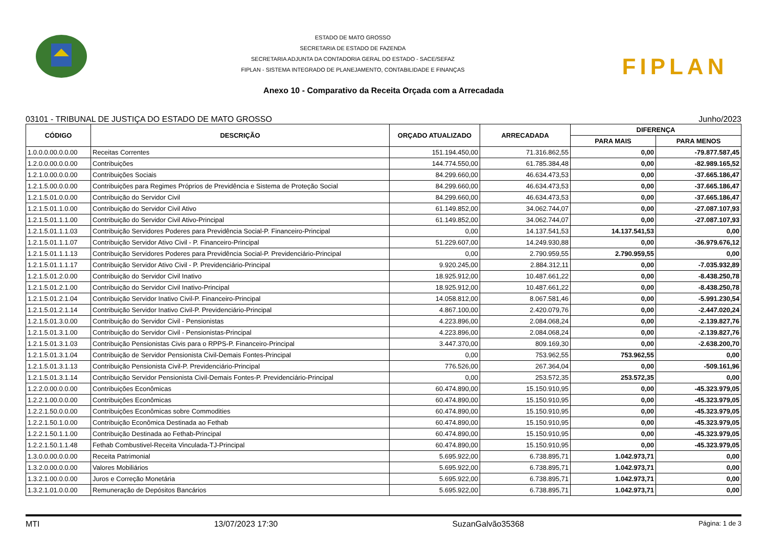ESTADO DE MATO GROSSO
SECRETARIA DE ESTADO DE FAZENDA
SECRETARIA ADJUNTA DA CONTADORIA GERAL DO ESTADO - SACE/SEFAZ
FIPLAN - SISTEMA INTEGRADO DE PLANEJAMENTO, CONTABILIDADE E FINANÇAS
FIPLAN
Anexo 10 - Comparativo da Receita Orçada com a Arrecadada
03101 - TRIBUNAL DE JUSTIÇA DO ESTADO DE MATO GROSSO Junho/2023
| CÓDIGO | DESCRIÇÃO | ORÇADO ATUALIZADO | ARRECADADA | DIFERENÇA | |
| --- | --- | --- | --- | --- | --- |
| | | | | PARA MAIS | PARA MENOS |
| 1.0.0.0.00.0.0.00 | Receitas Correntes | 151.194.450,00 | 71.316.862,55 | 0,00 | -79.877.587,45 |
| 1.2.0.0.00.0.0.00 | Contribuições | 144.774.550,00 | 61.785.384,48 | 0,00 | -82.989.165,52 |
| 1.2.1.0.00.0.0.00 | Contribuições Sociais | 84.299.660,00 | 46.634.473,53 | 0,00 | -37.665.186,47 |
| 1.2.1.5.00.0.0.00 | Contribuições para Regimes Próprios de Previdência e Sistema de Proteção Social | 84.299.660,00 | 46.634.473,53 | 0,00 | -37.665.186,47 |
| 1.2.1.5.01.0.0.00 | Contribuição do Servidor Civil | 84.299.660,00 | 46.634.473,53 | 0,00 | -37.665.186,47 |
| 1.2.1.5.01.1.0.00 | Contribuição do Servidor Civil Ativo | 61.149.852,00 | 34.062.744,07 | 0,00 | -27.087.107,93 |
| 1.2.1.5.01.1.1.00 | Contribuição do Servidor Civil Ativo-Principal | 61.149.852,00 | 34.062.744,07 | 0,00 | -27.087.107,93 |
| 1.2.1.5.01.1.1.03 | Contribuição Servidores Poderes para Previdência Social-P. Financeiro-Principal | 0,00 | 14.137.541,53 | 14.137.541,53 | 0,00 |
| 1.2.1.5.01.1.1.07 | Contribuição Servidor Ativo Civil - P. Financeiro-Principal | 51.229.607,00 | 14.249.930,88 | 0,00 | -36.979.676,12 |
| 1.2.1.5.01.1.1.13 | Contribuição Servidores Poderes para Previdência Social-P. Previdenciário-Principal | 0,00 | 2.790.959,55 | 2.790.959,55 | 0,00 |
| 1.2.1.5.01.1.1.17 | Contribuição Servidor Ativo Civil - P. Previdenciário-Principal | 9.920.245,00 | 2.884.312,11 | 0,00 | -7.035.932,89 |
| 1.2.1.5.01.2.0.00 | Contribuição do Servidor Civil Inativo | 18.925.912,00 | 10.487.661,22 | 0,00 | -8.438.250,78 |
| 1.2.1.5.01.2.1.00 | Contribuição do Servidor Civil Inativo-Principal | 18.925.912,00 | 10.487.661,22 | 0,00 | -8.438.250,78 |
| 1.2.1.5.01.2.1.04 | Contribuição Servidor Inativo Civil-P. Financeiro-Principal | 14.058.812,00 | 8.067.581,46 | 0,00 | -5.991.230,54 |
| 1.2.1.5.01.2.1.14 | Contribuição Servidor Inativo Civil-P. Previdenciário-Principal | 4.867.100,00 | 2.420.079,76 | 0,00 | -2.447.020,24 |
| 1.2.1.5.01.3.0.00 | Contribuição do Servidor Civil - Pensionistas | 4.223.896,00 | 2.084.068,24 | 0,00 | -2.139.827,76 |
| 1.2.1.5.01.3.1.00 | Contribuição do Servidor Civil - Pensionistas-Principal | 4.223.896,00 | 2.084.068,24 | 0,00 | -2.139.827,76 |
| 1.2.1.5.01.3.1.03 | Contribuição Pensionistas Civis para o RPPS-P. Financeiro-Principal | 3.447.370,00 | 809.169,30 | 0,00 | -2.638.200,70 |
| 1.2.1.5.01.3.1.04 | Contribuição de Servidor Pensionista Civil-Demais Fontes-Principal | 0,00 | 753.962,55 | 753.962,55 | 0,00 |
| 1.2.1.5.01.3.1.13 | Contribuição Pensionista Civil-P. Previdenciário-Principal | 776.526,00 | 267.364,04 | 0,00 | -509.161,96 |
| 1.2.1.5.01.3.1.14 | Contribuição Servidor Pensionista Civil-Demais Fontes-P. Previdenciário-Principal | 0,00 | 253.572,35 | 253.572,35 | 0,00 |
| 1.2.2.0.00.0.0.00 | Contribuições Econômicas | 60.474.890,00 | 15.150.910,95 | 0,00 | -45.323.979,05 |
| 1.2.2.1.00.0.0.00 | Contribuições Econômicas | 60.474.890,00 | 15.150.910,95 | 0,00 | -45.323.979,05 |
| 1.2.2.1.50.0.0.00 | Contribuições Econômicas sobre Commodities | 60.474.890,00 | 15.150.910,95 | 0,00 | -45.323.979,05 |
| 1.2.2.1.50.1.0.00 | Contribuição Econômica Destinada ao Fethab | 60.474.890,00 | 15.150.910,95 | 0,00 | -45.323.979,05 |
| 1.2.2.1.50.1.1.00 | Contribuição Destinada ao Fethab-Principal | 60.474.890,00 | 15.150.910,95 | 0,00 | -45.323.979,05 |
| 1.2.2.1.50.1.1.48 | Fethab Combustivel-Receita Vinculada-TJ-Principal | 60.474.890,00 | 15.150.910,95 | 0,00 | -45.323.979,05 |
| 1.3.0.0.00.0.0.00 | Receita Patrimonial | 5.695.922,00 | 6.738.895,71 | 1.042.973,71 | 0,00 |
| 1.3.2.0.00.0.0.00 | Valores Mobiliários | 5.695.922,00 | 6.738.895,71 | 1.042.973,71 | 0,00 |
| 1.3.2.1.00.0.0.00 | Juros e Correção Monetária | 5.695.922,00 | 6.738.895,71 | 1.042.973,71 | 0,00 |
| 1.3.2.1.01.0.0.00 | Remuneração de Depósitos Bancários | 5.695.922,00 | 6.738.895,71 | 1.042.973,71 | 0,00 |
MTI 13/07/2023 17:30 SuzanGalvão35368 Página: 1 de 3